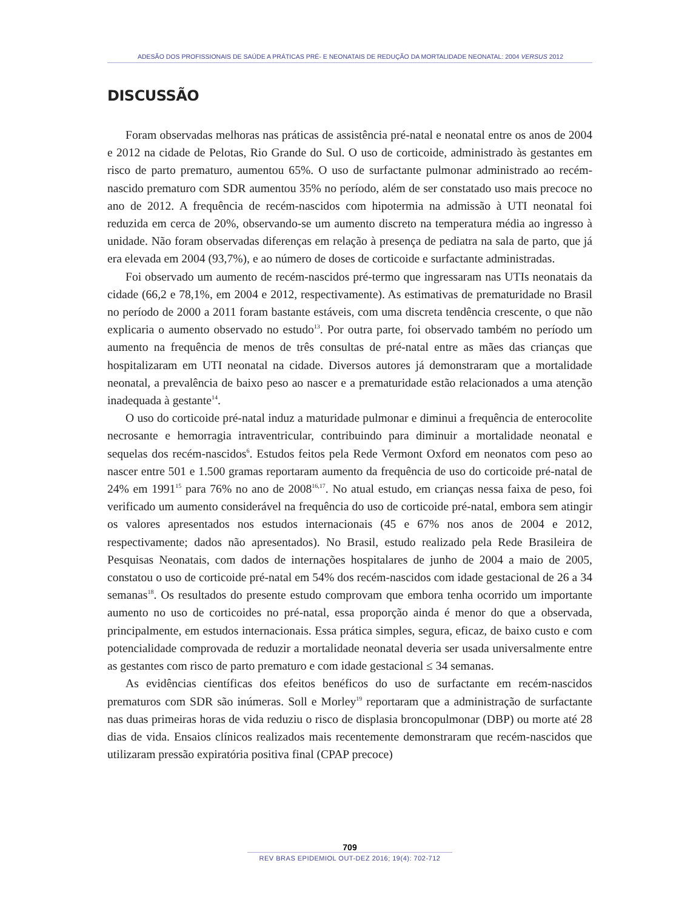ADESÃO DOS PROFISSIONAIS DE SAÚDE A PRÁTICAS PRÉ- E NEONATAIS DE REDUÇÃO DA MORTALIDADE NEONATAL: 2004 VERSUS 2012
DISCUSSÃO
Foram observadas melhoras nas práticas de assistência pré-natal e neonatal entre os anos de 2004 e 2012 na cidade de Pelotas, Rio Grande do Sul. O uso de corticoide, administrado às gestantes em risco de parto prematuro, aumentou 65%. O uso de surfactante pulmonar administrado ao recém-nascido prematuro com SDR aumentou 35% no período, além de ser constatado uso mais precoce no ano de 2012. A frequência de recém-nascidos com hipotermia na admissão à UTI neonatal foi reduzida em cerca de 20%, observando-se um aumento discreto na temperatura média ao ingresso à unidade. Não foram observadas diferenças em relação à presença de pediatra na sala de parto, que já era elevada em 2004 (93,7%), e ao número de doses de corticoide e surfactante administradas.
Foi observado um aumento de recém-nascidos pré-termo que ingressaram nas UTIs neonatais da cidade (66,2 e 78,1%, em 2004 e 2012, respectivamente). As estimativas de prematuridade no Brasil no período de 2000 a 2011 foram bastante estáveis, com uma discreta tendência crescente, o que não explicaria o aumento observado no estudo<sup>13</sup>. Por outra parte, foi observado também no período um aumento na frequência de menos de três consultas de pré-natal entre as mães das crianças que hospitalizaram em UTI neonatal na cidade. Diversos autores já demonstraram que a mortalidade neonatal, a prevalência de baixo peso ao nascer e a prematuridade estão relacionados a uma atenção inadequada à gestante<sup>14</sup>.
O uso do corticoide pré-natal induz a maturidade pulmonar e diminui a frequência de enterocolite necrosante e hemorragia intraventricular, contribuindo para diminuir a mortalidade neonatal e sequelas dos recém-nascidos<sup>6</sup>. Estudos feitos pela Rede Vermont Oxford em neonatos com peso ao nascer entre 501 e 1.500 gramas reportaram aumento da frequência de uso do corticoide pré-natal de 24% em 1991<sup>15</sup> para 76% no ano de 2008<sup>16,17</sup>. No atual estudo, em crianças nessa faixa de peso, foi verificado um aumento considerável na frequência do uso de corticoide pré-natal, embora sem atingir os valores apresentados nos estudos internacionais (45 e 67% nos anos de 2004 e 2012, respectivamente; dados não apresentados). No Brasil, estudo realizado pela Rede Brasileira de Pesquisas Neonatais, com dados de internações hospitalares de junho de 2004 a maio de 2005, constatou o uso de corticoide pré-natal em 54% dos recém-nascidos com idade gestacional de 26 a 34 semanas<sup>18</sup>. Os resultados do presente estudo comprovam que embora tenha ocorrido um importante aumento no uso de corticoides no pré-natal, essa proporção ainda é menor do que a observada, principalmente, em estudos internacionais. Essa prática simples, segura, eficaz, de baixo custo e com potencialidade comprovada de reduzir a mortalidade neonatal deveria ser usada universalmente entre as gestantes com risco de parto prematuro e com idade gestacional ≤ 34 semanas.
As evidências científicas dos efeitos benéficos do uso de surfactante em recém-nascidos prematuros com SDR são inúmeras. Soll e Morley<sup>19</sup> reportaram que a administração de surfactante nas duas primeiras horas de vida reduziu o risco de displasia broncopulmonar (DBP) ou morte até 28 dias de vida. Ensaios clínicos realizados mais recentemente demonstraram que recém-nascidos que utilizaram pressão expiratória positiva final (CPAP precoce)
709
REV BRAS EPIDEMIOL OUT-DEZ 2016; 19(4): 702-712